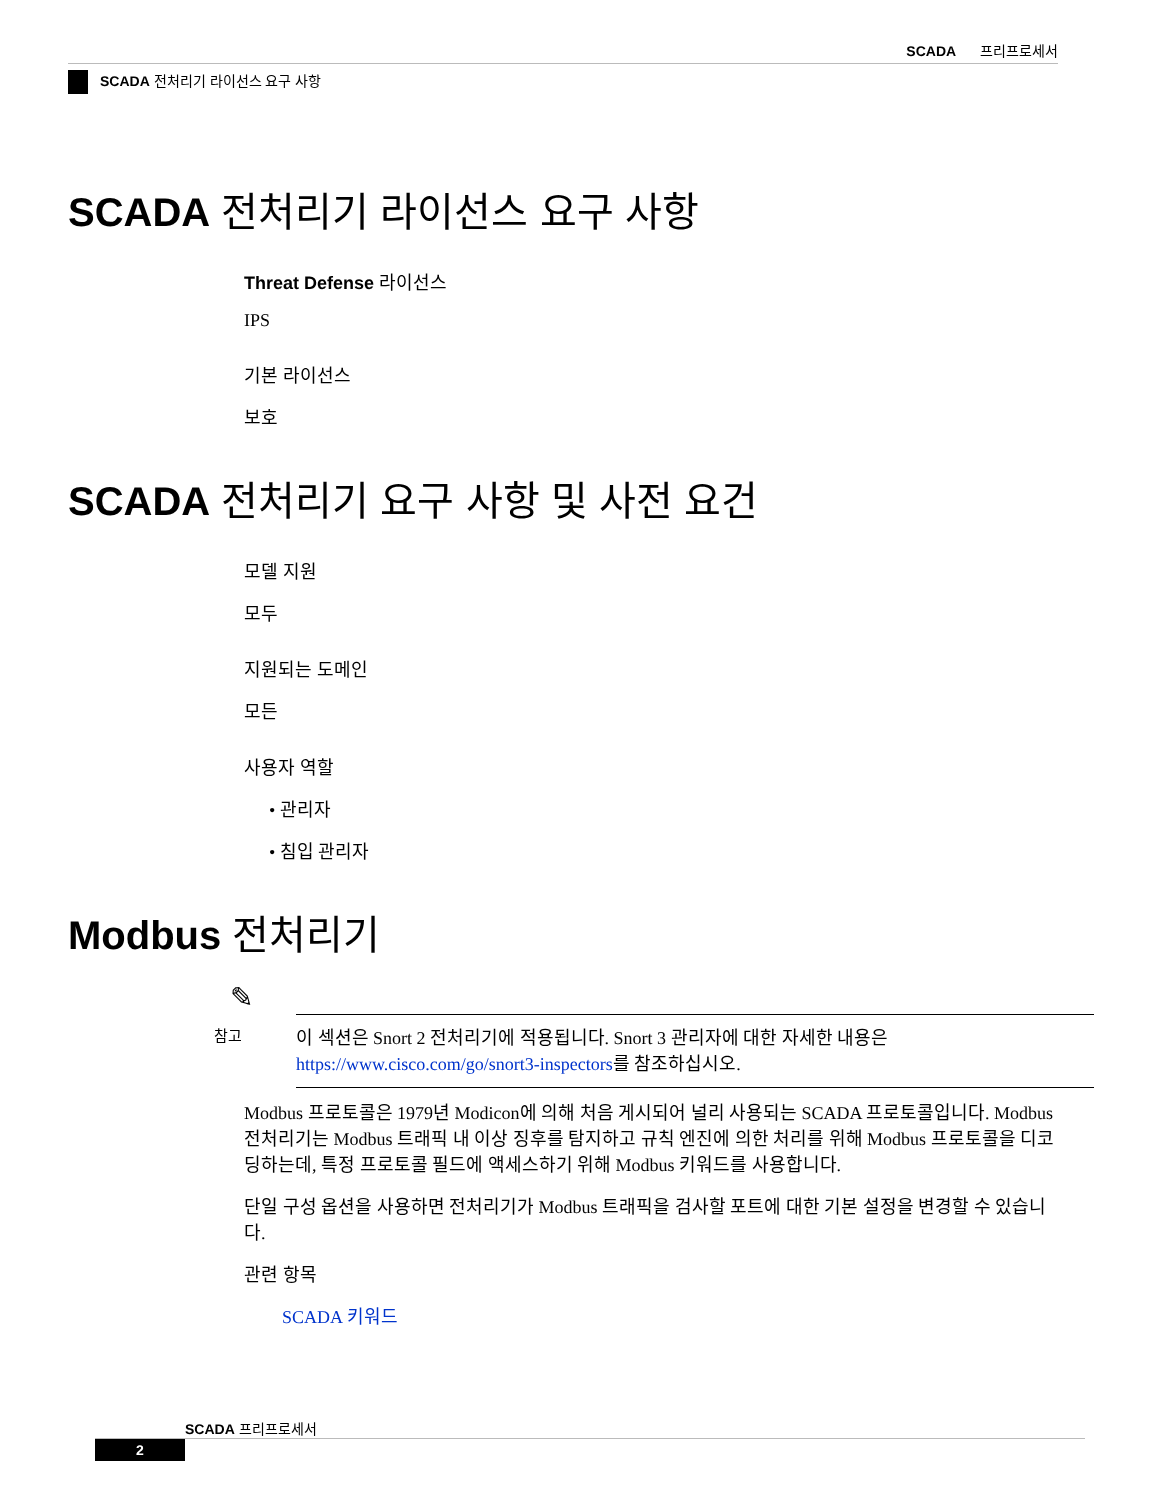SCADA 프리프로세서
SCADA 전처리기 라이선스 요구 사항
SCADA 전처리기 라이선스 요구 사항
Threat Defense 라이선스
IPS
기본 라이선스
보호
SCADA 전처리기 요구 사항 및 사전 요건
모델 지원
모두
지원되는 도메인
모든
사용자 역할
• 관리자
• 침입 관리자
Modbus 전처리기
✎
참고
이 섹션은 Snort 2 전처리기에 적용됩니다. Snort 3 관리자에 대한 자세한 내용은 https://www.cisco.com/go/snort3-inspectors를 참조하십시오.
Modbus 프로토콜은 1979년 Modicon에 의해 처음 게시되어 널리 사용되는 SCADA 프로토콜입니다. Modbus 전처리기는 Modbus 트래픽 내 이상 징후를 탐지하고 규칙 엔진에 의한 처리를 위해 Modbus 프로토콜을 디코딩하는데, 특정 프로토콜 필드에 액세스하기 위해 Modbus 키워드를 사용합니다.
단일 구성 옵션을 사용하면 전처리기가 Modbus 트래픽을 검사할 포트에 대한 기본 설정을 변경할 수 있습니다.
관련 항목
SCADA 키워드
SCADA 프리프로세서
2